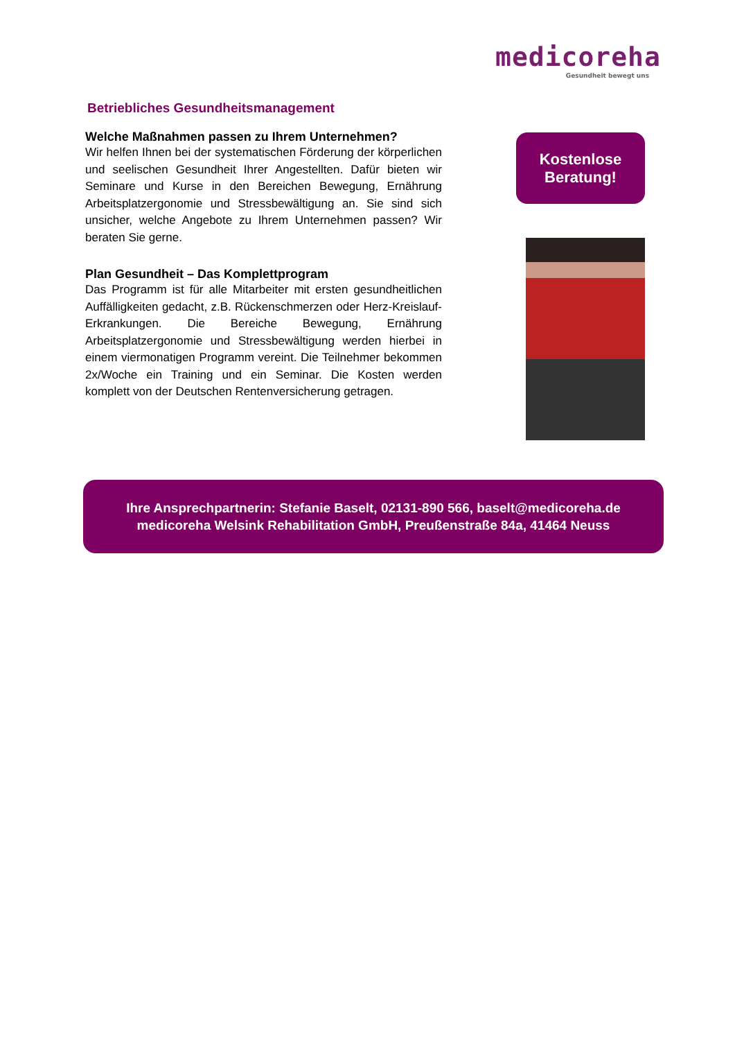medicoreha
Gesundheit bewegt uns
Betriebliches Gesundheitsmanagement
Welche Maßnahmen passen zu Ihrem Unternehmen?
Wir helfen Ihnen bei der systematischen Förderung der körperlichen und seelischen Gesundheit Ihrer Angestellten. Dafür bieten wir Seminare und Kurse in den Bereichen Bewegung, Ernährung Arbeitsplatzergonomie und Stressbewältigung an. Sie sind sich unsicher, welche Angebote zu Ihrem Unternehmen passen? Wir beraten Sie gerne.
Plan Gesundheit – Das Komplettprogram
Das Programm ist für alle Mitarbeiter mit ersten gesundheitlichen Auffälligkeiten gedacht, z.B. Rückenschmerzen oder Herz-Kreislauf-Erkrankungen. Die Bereiche Bewegung, Ernährung Arbeitsplatzergonomie und Stressbewältigung werden hierbei in einem viermonatigen Programm vereint. Die Teilnehmer bekommen 2x/Woche ein Training und ein Seminar. Die Kosten werden komplett von der Deutschen Rentenversicherung getragen.
Kostenlose
Beratung!
Ihre Ansprechpartnerin: Stefanie Baselt, 02131-890 566, baselt@medicoreha.de
medicoreha Welsink Rehabilitation GmbH, Preußenstraße 84a, 41464 Neuss